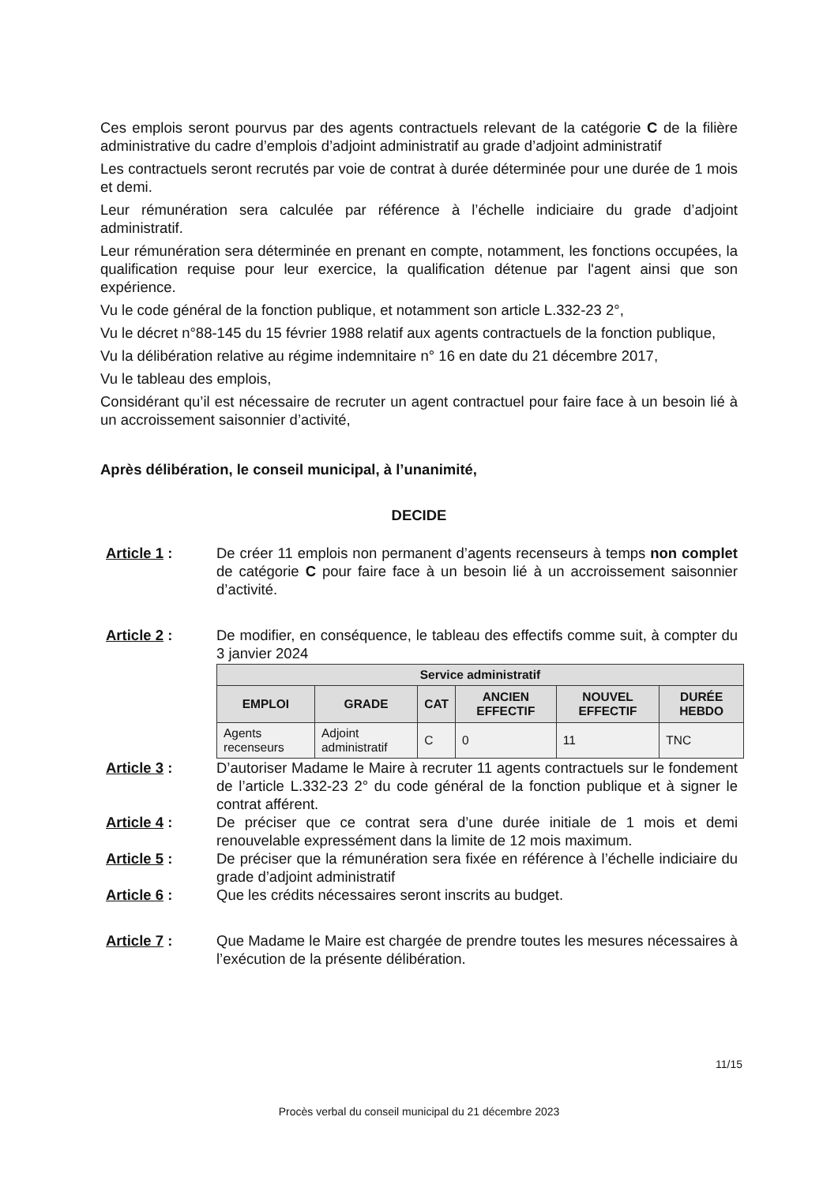Ces emplois seront pourvus par des agents contractuels relevant de la catégorie C de la filière administrative du cadre d’emplois d’adjoint administratif au grade d’adjoint administratif
Les contractuels seront recrutés par voie de contrat à durée déterminée pour une durée de 1 mois et demi.
Leur rémunération sera calculée par référence à l’échelle indiciaire du grade d’adjoint administratif.
Leur rémunération sera déterminée en prenant en compte, notamment, les fonctions occupées, la qualification requise pour leur exercice, la qualification détenue par l'agent ainsi que son expérience.
Vu le code général de la fonction publique, et notamment son article L.332-23 2°,
Vu le décret n°88-145 du 15 février 1988 relatif aux agents contractuels de la fonction publique,
Vu la délibération relative au régime indemnitaire n° 16 en date du 21 décembre 2017,
Vu le tableau des emplois,
Considérant qu’il est nécessaire de recruter un agent contractuel pour faire face à un besoin lié à un accroissement saisonnier d’activité,
Après délibération, le conseil municipal, à l’unanimité,
DECIDE
Article 1 : De créer 11 emplois non permanent d’agents recenseurs à temps non complet de catégorie C pour faire face à un besoin lié à un accroissement saisonnier d’activité.
Article 2 : De modifier, en conséquence, le tableau des effectifs comme suit, à compter du 3 janvier 2024
| Service administratif | | | | | |
| --- | --- | --- | --- | --- | --- |
| EMPLOI | GRADE | CAT | ANCIEN EFFECTIF | NOUVEL EFFECTIF | DURÉE HEBDO |
| Agents recenseurs | Adjoint administratif | C | 0 | 11 | TNC |
Article 3 : D’autoriser Madame le Maire à recruter 11 agents contractuels sur le fondement de l’article L.332-23 2° du code général de la fonction publique et à signer le contrat afférent.
Article 4 : De préciser que ce contrat sera d’une durée initiale de 1 mois et demi renouvelable expressément dans la limite de 12 mois maximum.
Article 5 : De préciser que la rémunération sera fixée en référence à l’échelle indiciaire du grade d’adjoint administratif
Article 6 : Que les crédits nécessaires seront inscrits au budget.
Article 7 : Que Madame le Maire est chargée de prendre toutes les mesures nécessaires à l’exécution de la présente délibération.
11/15
Procès verbal du conseil municipal du 21 décembre 2023